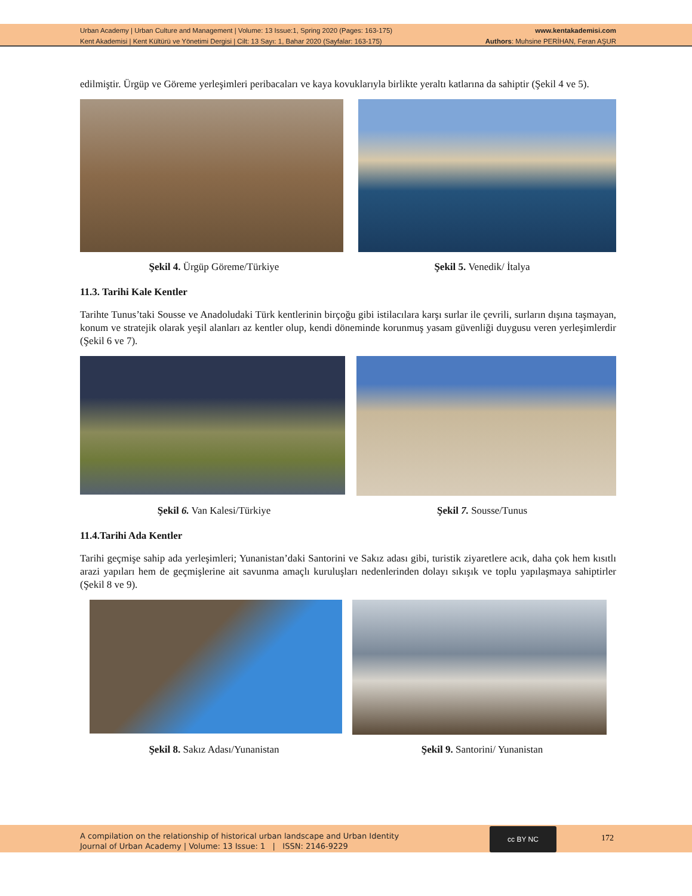Urban Academy | Urban Culture and Management | Volume: 13 Issue:1, Spring 2020 (Pages: 163-175)
Kent Akademisi | Kent Kültürü ve Yönetimi Dergisi | Cilt: 13 Sayı: 1, Bahar 2020 (Sayfalar: 163-175)
www.kentakademisi.com
Authors: Muhsine PERİHAN, Feran AŞUR
edilmiştir. Ürgüp ve Göreme yerleşimleri peribacaları ve kaya kovuklarıyla birlikte yeraltı katlarına da sahiptir (Şekil 4 ve 5).
Şekil 4. Ürgüp Göreme/Türkiye Şekil 5. Venedik/ İtalya
11.3. Tarihi Kale Kentler
Tarihte Tunus’taki Sousse ve Anadoludaki Türk kentlerinin birçoğu gibi istilacılara karşı surlar ile çevrili, surların dışına taşmayan, konum ve stratejik olarak yeşil alanları az kentler olup, kendi döneminde korunmuş yasam güvenliği duygusu veren yerleşimlerdir (Şekil 6 ve 7).
Şekil 6. Van Kalesi/Türkiye Şekil 7. Sousse/Tunus
11.4.Tarihi Ada Kentler
Tarihi geçmişe sahip ada yerleşimleri; Yunanistan’daki Santorini ve Sakız adası gibi, turistik ziyaretlere acık, daha çok hem kısıtlı arazi yapıları hem de geçmişlerine ait savunma amaçlı kuruluşları nedenlerinden dolayı sıkışık ve toplu yapılaşmaya sahiptirler (Şekil 8 ve 9).
Şekil 8. Sakız Adası/Yunanistan
Şekil 9. Santorini/ Yunanistan
A compilation on the relationship of historical urban landscape and Urban Identity
Journal of Urban Academy | Volume: 13 Issue: 1 | ISSN: 2146-9229
cc BY NC
172